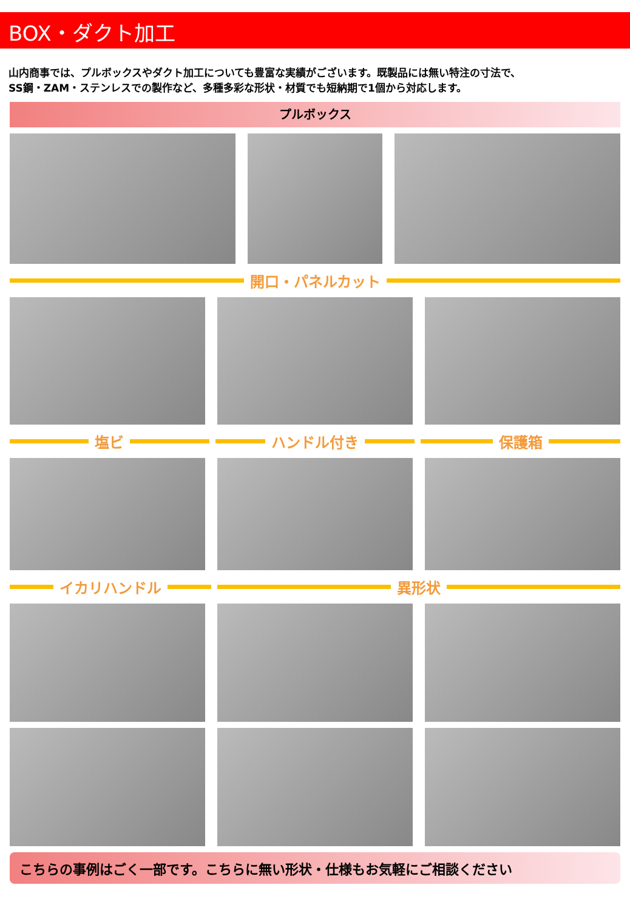BOX・ダクト加工
山内商事では、プルボックスやダクト加工についても豊富な実績がございます。既製品には無い特注の寸法で、
SS鋼・ZAM・ステンレスでの製作など、多種多彩な形状・材質でも短納期で1個から対応します。
プルボックス
開口・パネルカット
塩ビ ハンドル付き 保護箱
イカリハンドル 異形状
こちらの事例はごく一部です。こちらに無い形状・仕様もお気軽にご相談ください